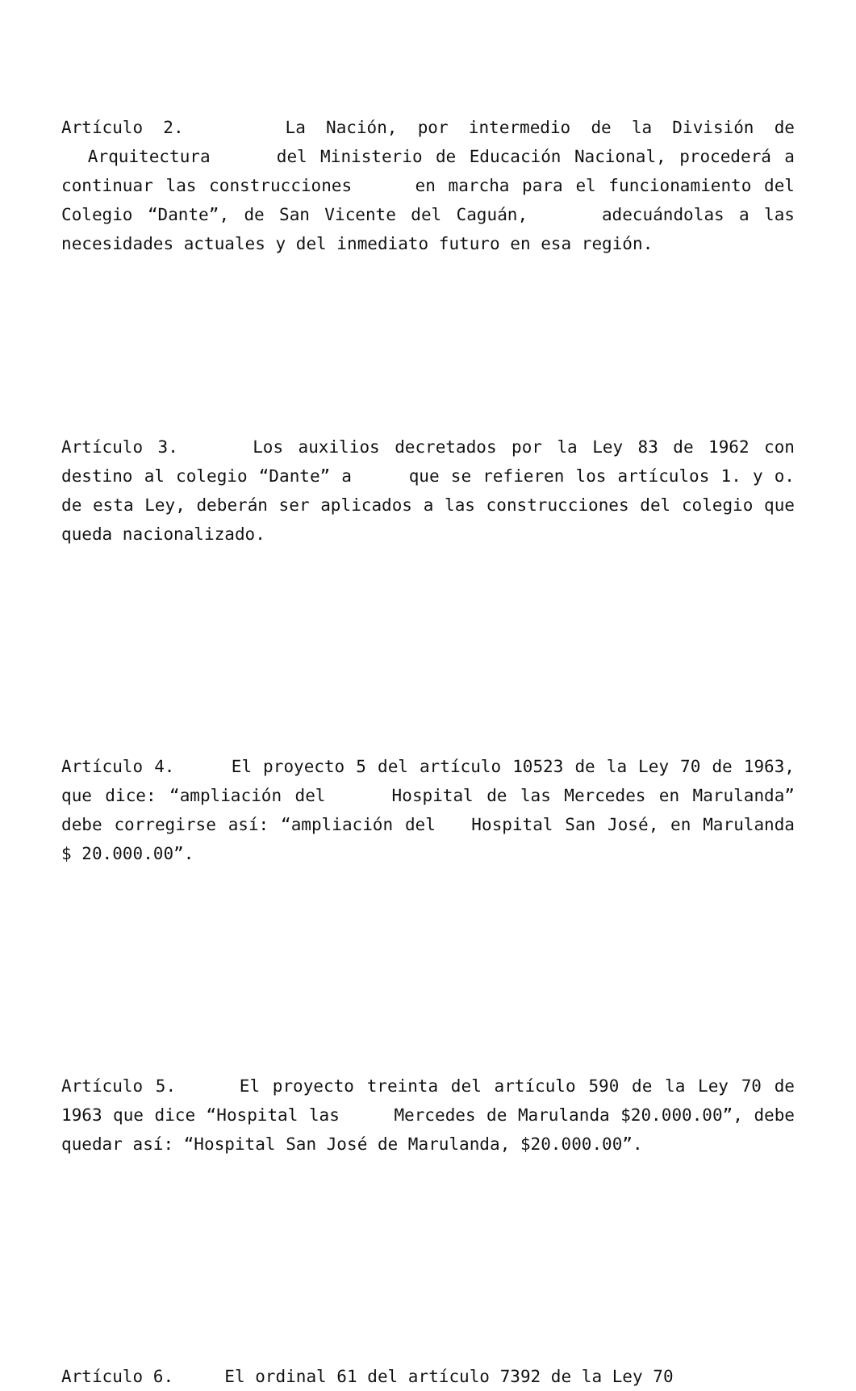Artículo 2. La Nación, por intermedio de la División de Arquitectura del Ministerio de Educación Nacional, procederá a continuar las construcciones en marcha para el funcionamiento del Colegio “Dante”, de San Vicente del Caguán, adecuándolas a las necesidades actuales y del inmediato futuro en esa región.
Artículo 3. Los auxilios decretados por la Ley 83 de 1962 con destino al colegio “Dante” a que se refieren los artículos 1. y o. de esta Ley, deberán ser aplicados a las construcciones del colegio que queda nacionalizado.
Artículo 4. El proyecto 5 del artículo 10523 de la Ley 70 de 1963, que dice: “ampliación del Hospital de las Mercedes en Marulanda” debe corregirse así: “ampliación del Hospital San José, en Marulanda $ 20.000.00”.
Artículo 5. El proyecto treinta del artículo 590 de la Ley 70 de 1963 que dice “Hospital las Mercedes de Marulanda $20.000.00”, debe quedar así: “Hospital San José de Marulanda, $20.000.00”.
Artículo 6. El ordinal 61 del artículo 7392 de la Ley 70